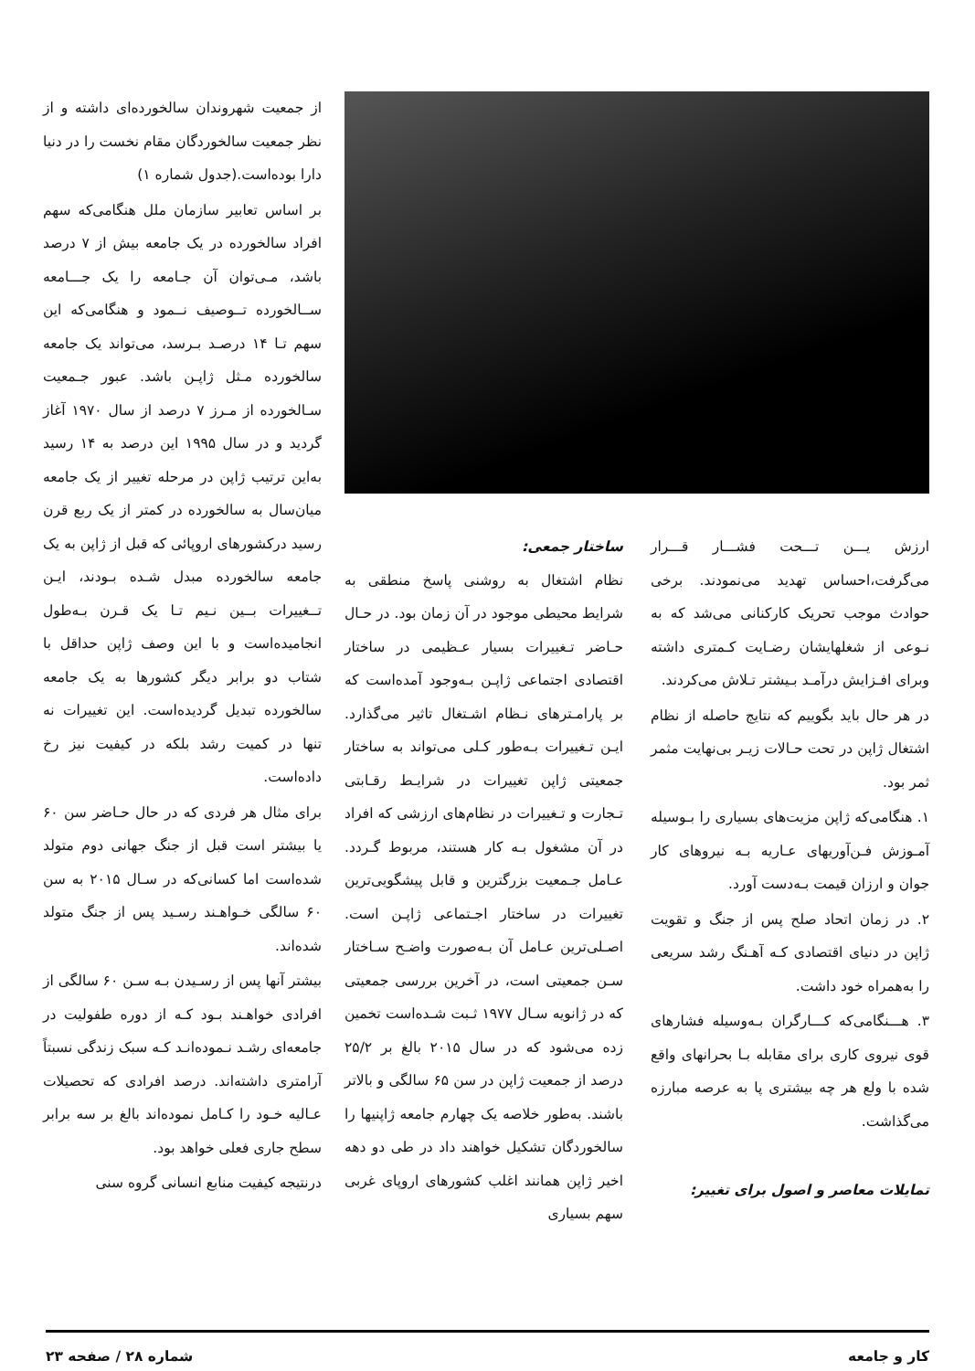ارزش یـــن تـــحت فشـــار قـــرار می‌گرفت،احساس تهدید می‌نمودند. برخی حوادث موجب تحریک کارکنانی می‌شد که به نـوعی از شغلهایشان رضـایت کـمتری داشته وبرای افـزایش درآمـد بـیشتر تـلاش می‌کردند.
در هر حال باید بگوییم که نتایج حاصله از نظام اشتغال ژاپن در تحت حـالات زیـر بی‌نهایت مثمر ثمر بود.
۱. هنگامی‌که ژاپن مزیت‌های بسیاری را بـوسیله آمـوزش فـن‌آوریهای عـاریه بـه نیروهای کار جوان و ارزان قیمت بـه‌دست آورد.
۲. در زمان اتحاد صلح پس از جنگ و تقویت ژاپن در دنیای اقتصادی کـه آهـنگ رشد سریعی را به‌همراه خود داشت.
۳. هـــنگامی‌که کـــارگران بـه‌وسیله فشارهای قوی نیروی کاری برای مقابله بـا بحرانهای واقع شده با ولع هر چه بیشتری پا به عرصه مبارزه می‌گذاشت.
تمایلات معاصر و اصول برای تغییر:
ساختار جمعی:
نظام اشتغال به روشنی پاسخ منطقی به شرایط محیطی موجود در آن زمان بود. در حـال حـاضر تـغییرات بسیار عـظیمی در ساختار اقتصادی اجتماعی ژاپـن بـه‌وجود آمده‌است که بر پارامـترهای نـظام اشـتغال تاثیر می‌گذارد. ایـن تـغییرات بـه‌طور کـلی می‌تواند به ساختار جمعیتی ژاپن تغییرات در شرایـط رقـابتی تـجارت و تـغییرات در نظام‌های ارزشی که افراد در آن مشغول بـه کار هستند، مربوط گـردد. عـامل جـمعیت بزرگترین و قابل پیشگویی‌ترین تغییرات در ساختار اجـتماعی ژاپـن است. اصـلی‌ترین عـامل آن بـه‌صورت واضـح سـاختار سـن جمعیتی است، در آخرین بررسی جمعیتی که در ژانویه سـال ۱۹۷۷ ثـبت شـده‌است تخمین زده می‌شود که در سال ۲۰۱۵ بالغ بر ۲۵/۲ درصد از جمعیت ژاپن در سن ۶۵ سالگی و بالاتر باشند. به‌طور خلاصه یک چهارم جامعه ژاپنیها را سالخوردگان تشکیل خواهند داد در طی دو دهه اخیر ژاپن همانند اغلب کشورهای اروپای غربی سهم بسیاری
از جمعیت شهروندان سالخورده‌ای داشته و از نظر جمعیت سالخوردگان مقام نخست را در دنیا دارا بوده‌است.(جدول شماره ۱)
بر اساس تعابیر سازمان ملل هنگامی‌که سهم افراد سالخورده در یک جامعه بیش از ۷ درصد باشد، مـی‌توان آن جـامعه را یک جـــامعه ســالخورده تــوصیف نــمود و هنگامی‌که این سهم تـا ۱۴ درصـد بـرسد، می‌تواند یک جامعه سالخورده مـثل ژاپـن باشد. عبور جـمعیت سـالخورده از مـرز ۷ درصد از سال ۱۹۷۰ آغاز گردید و در سال ۱۹۹۵ این درصد به ۱۴ رسید به‌این ترتیب ژاپن در مرحله تغییر از یک جامعه میان‌سال به سالخورده در کمتر از یک ربع قرن رسید درکشورهای اروپائی که قبل از ژاپن به یک جامعه سالخورده مبدل شـده بـودند، ایـن تــغییرات بــین نـیم تـا یک قـرن بـه‌طول انجامیده‌است و با این وصف ژاپن حداقل با شتاب دو برابر دیگر کشورها به یک جامعه سالخورده تبدیل گردیده‌است. این تغییرات نه تنها در کمیت رشد بلکه در کیفیت نیز رخ داده‌است.
برای مثال هر فردی که در حال حـاضر سن ۶۰ یا بیشتر است قبل از جنگ جهانی دوم متولد شده‌است اما کسانی‌که در سـال ۲۰۱۵ به سن ۶۰ سالگی خـواهـند رسـید پس از جنگ متولد شده‌اند.
بیشتر آنها پس از رسـیدن بـه سـن ۶۰ سالگی از افرادی خواهـند بـود کـه از دوره طفولیت در جامعه‌ای رشـد نـموده‌انـد کـه سبک زندگی نسبتاً آرامتری داشته‌اند. درصد افرادی که تحصیلات عـالیه خـود را کـامل نموده‌اند بالغ بر سه برابر سطح جاری فعلی خواهد بود.
درنتیجه کیفیت منابع انسانی گروه سنی
کار و جامعه شماره ۲۸ / صفحه ۲۳